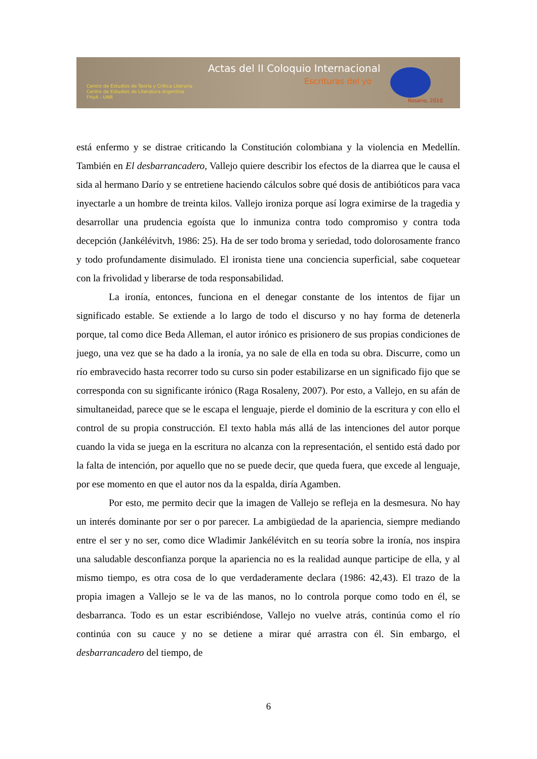Actas del II Coloquio Internacional
Escrituras del yo
Centro de Estudios de Teoría y Crítica Literaria
Centro de Estudios de Literatura Argentina
FHyA - UNR
Rosario, 2010
está enfermo y se distrae criticando la Constitución colombiana y la violencia en Medellín. También en El desbarrancadero, Vallejo quiere describir los efectos de la diarrea que le causa el sida al hermano Darío y se entretiene haciendo cálculos sobre qué dosis de antibióticos para vaca inyectarle a un hombre de treinta kilos. Vallejo ironiza porque así logra eximirse de la tragedia y desarrollar una prudencia egoísta que lo inmuniza contra todo compromiso y contra toda decepción (Jankélévitvh, 1986: 25). Ha de ser todo broma y seriedad, todo dolorosamente franco y todo profundamente disimulado. El ironista tiene una conciencia superficial, sabe coquetear con la frivolidad y liberarse de toda responsabilidad.
La ironía, entonces, funciona en el denegar constante de los intentos de fijar un significado estable. Se extiende a lo largo de todo el discurso y no hay forma de detenerla porque, tal como dice Beda Alleman, el autor irónico es prisionero de sus propias condiciones de juego, una vez que se ha dado a la ironía, ya no sale de ella en toda su obra. Discurre, como un río embravecido hasta recorrer todo su curso sin poder estabilizarse en un significado fijo que se corresponda con su significante irónico (Raga Rosaleny, 2007). Por esto, a Vallejo, en su afán de simultaneidad, parece que se le escapa el lenguaje, pierde el dominio de la escritura y con ello el control de su propia construcción. El texto habla más allá de las intenciones del autor porque cuando la vida se juega en la escritura no alcanza con la representación, el sentido está dado por la falta de intención, por aquello que no se puede decir, que queda fuera, que excede al lenguaje, por ese momento en que el autor nos da la espalda, diría Agamben.
Por esto, me permito decir que la imagen de Vallejo se refleja en la desmesura. No hay un interés dominante por ser o por parecer. La ambigüedad de la apariencia, siempre mediando entre el ser y no ser, como dice Wladimir Jankélévitch en su teoría sobre la ironía, nos inspira una saludable desconfianza porque la apariencia no es la realidad aunque participe de ella, y al mismo tiempo, es otra cosa de lo que verdaderamente declara (1986: 42,43). El trazo de la propia imagen a Vallejo se le va de las manos, no lo controla porque como todo en él, se desbarranca. Todo es un estar escribiéndose, Vallejo no vuelve atrás, continúa como el río continúa con su cauce y no se detiene a mirar qué arrastra con él. Sin embargo, el desbarrancadero del tiempo, de
6